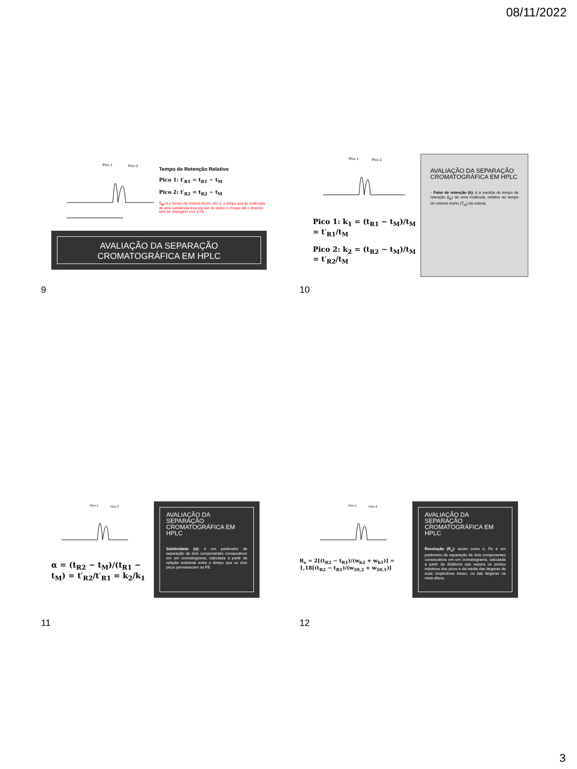08/11/2022
Pico 1
Pico 2
Tempo de Retenção Relativo
Pico 1: t′<sub>R1</sub> = t<sub>R1</sub> − t<sub>M</sub>
Pico 2: t′<sub>R2</sub> = t<sub>R2</sub> − t<sub>M</sub>
T<sub>M</sub>: é o Tempo de Volume Morto, isto é, o tempo que as moléculas de uma substância leva pra sair do injetor e chegar até o detector sem ter interagido com a FE.
AVALIAÇÃO DA SEPARAÇÃO CROMATOGRÁFICA EM HPLC
9
Pico 1
Pico 2
Pico 1: k<sub>1</sub> = (t<sub>R1</sub> − t<sub>M</sub>)/t<sub>M</sub> = t′<sub>R1</sub>/t<sub>M</sub>
Pico 2: k<sub>2</sub> = (t<sub>R2</sub> − t<sub>M</sub>)/t<sub>M</sub> = t′<sub>R2</sub>/t<sub>M</sub>
AVALIAÇÃO DA SEPARAÇÃO CROMATOGRÁFICA EM HPLC
◦ Fator de retenção (k): é a medida do tempo de retenção (t<sub>R</sub>) de uma molécula, relativo ao tempo do volume morto (T<sub>M</sub>) da coluna.
10
Pico 1
Pico 2
α = (t<sub>R2</sub> − t<sub>M</sub>)/(t<sub>R1</sub> − t<sub>M</sub>) = t′<sub>R2</sub>/t′<sub>R1</sub> = k<sub>2</sub>/k<sub>1</sub>
AVALIAÇÃO DA SEPARAÇÃO CROMATOGRÁFICA EM HPLC
Seletividade (α): é um parâmetro de separação de dois componentes consecutivos em um cromatograma, calculada a partir da relação existente entre o tempo que os dois picos permanecem na FE.
11
Pico 1
Pico 2
R<sub>s</sub> = 2[(t<sub>R2</sub> − t<sub>R1</sub>)/(w<sub>b2</sub> + w<sub>b1</sub>)] = 1,18[(t<sub>R2</sub> − t<sub>R1</sub>)/(w<sub>50,2</sub> + w<sub>50,1</sub>)]
AVALIAÇÃO DA SEPARAÇÃO CROMATOGRÁFICA EM HPLC
Resolução (R<sub>s</sub>): assim como α, Rs é um parâmetro de separação de dois componentes consecutivos em um cromatograma, calculada a partir da distância que separa os pontos máximos dos picos e da média das larguras de suas respectivas bases, ou das larguras na meia altura.
12
3